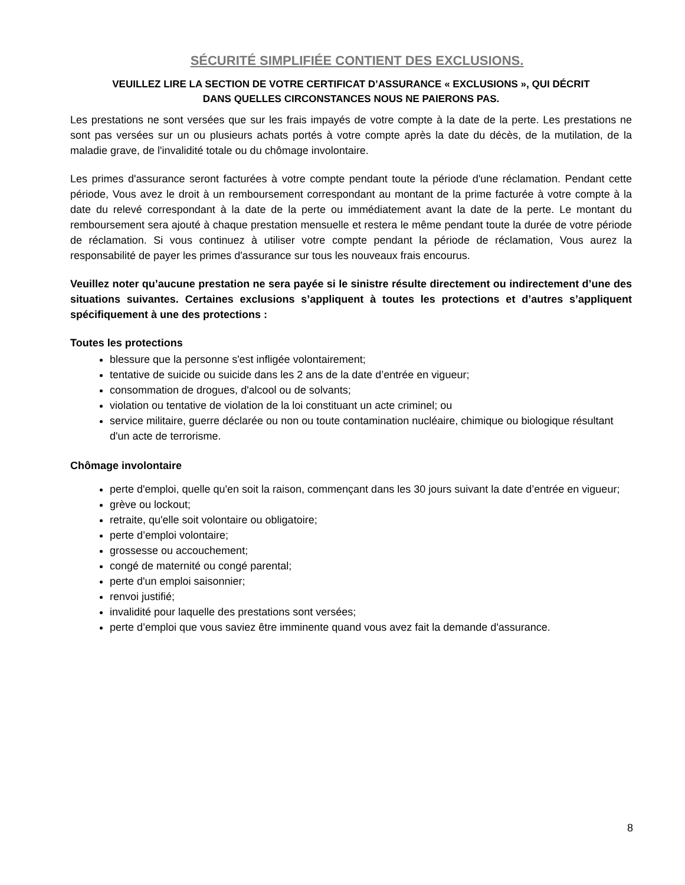SÉCURITÉ SIMPLIFIÉE CONTIENT DES EXCLUSIONS.
VEUILLEZ LIRE LA SECTION DE VOTRE CERTIFICAT D’ASSURANCE « EXCLUSIONS », QUI DÉCRIT
DANS QUELLES CIRCONSTANCES NOUS NE PAIERONS PAS.
Les prestations ne sont versées que sur les frais impayés de votre compte à la date de la perte. Les prestations ne sont pas versées sur un ou plusieurs achats portés à votre compte après la date du décès, de la mutilation, de la maladie grave, de l'invalidité totale ou du chômage involontaire.
Les primes d'assurance seront facturées à votre compte pendant toute la période d'une réclamation. Pendant cette période, Vous avez le droit à un remboursement correspondant au montant de la prime facturée à votre compte à la date du relevé correspondant à la date de la perte ou immédiatement avant la date de la perte. Le montant du remboursement sera ajouté à chaque prestation mensuelle et restera le même pendant toute la durée de votre période de réclamation. Si vous continuez à utiliser votre compte pendant la période de réclamation, Vous aurez la responsabilité de payer les primes d'assurance sur tous les nouveaux frais encourus.
Veuillez noter qu’aucune prestation ne sera payée si le sinistre résulte directement ou indirectement d’une des situations suivantes. Certaines exclusions s’appliquent à toutes les protections et d’autres s’appliquent spécifiquement à une des protections :
Toutes les protections
blessure que la personne s'est infligée volontairement;
tentative de suicide ou suicide dans les 2 ans de la date d’entrée en vigueur;
consommation de drogues, d'alcool ou de solvants;
violation ou tentative de violation de la loi constituant un acte criminel; ou
service militaire, guerre déclarée ou non ou toute contamination nucléaire, chimique ou biologique résultant d'un acte de terrorisme.
Chômage involontaire
perte d'emploi, quelle qu'en soit la raison, commençant dans les 30 jours suivant la date d’entrée en vigueur;
grève ou lockout;
retraite, qu'elle soit volontaire ou obligatoire;
perte d’emploi volontaire;
grossesse ou accouchement;
congé de maternité ou congé parental;
perte d'un emploi saisonnier;
renvoi justifié;
invalidité pour laquelle des prestations sont versées;
perte d’emploi que vous saviez être imminente quand vous avez fait la demande d'assurance.
8